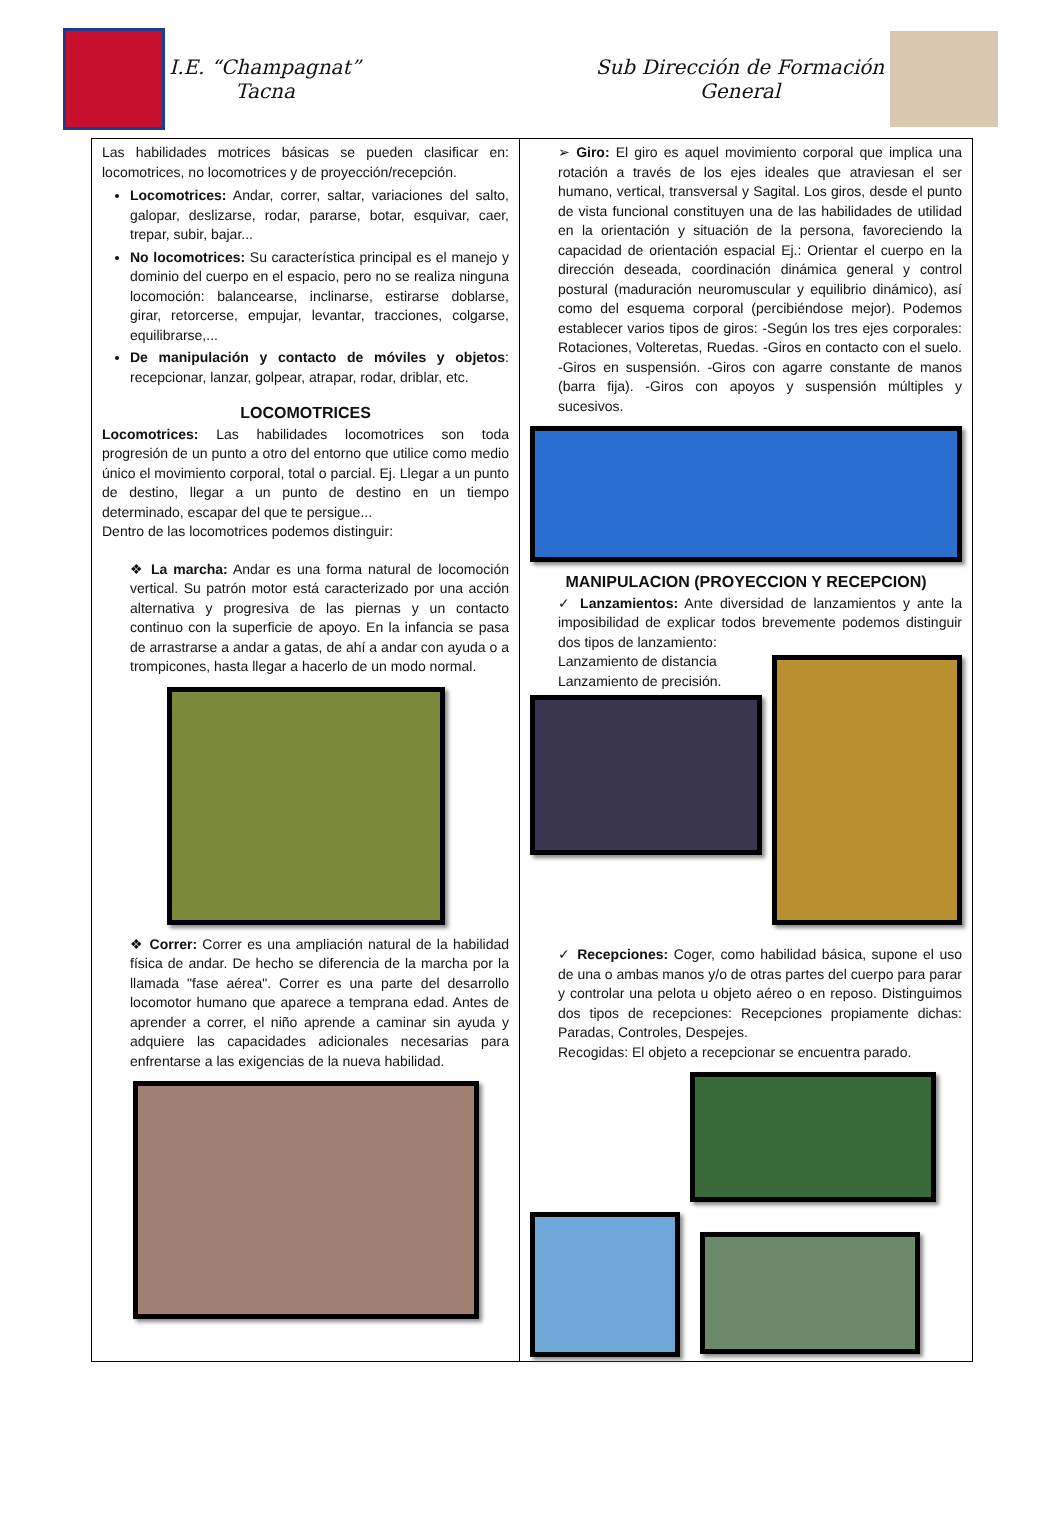I.E. “Champagnat”
Tacna
Sub Dirección de Formación General
| Las habilidades motrices básicas se pueden clasificar en: locomotrices, no locomotrices y de proyección/recepción. Locomotrices: Andar, correr, saltar, variaciones del salto, galopar, deslizarse, rodar, pararse, botar, esquivar, caer, trepar, subir, bajar... No locomotrices: Su característica principal es el manejo y dominio del cuerpo en el espacio, pero no se realiza ninguna locomoción: balancearse, inclinarse, estirarse doblarse, girar, retorcerse, empujar, levantar, tracciones, colgarse, equilibrarse,... De manipulación y contacto de móviles y objetos : recepcionar, lanzar, golpear, atrapar, rodar, driblar, etc. LOCOMOTRICES Locomotrices: Las habilidades locomotrices son toda progresión de un punto a otro del entorno que utilice como medio único el movimiento corporal, total o parcial. Ej. Llegar a un punto de destino, llegar a un punto de destino en un tiempo determinado, escapar del que te persigue... Dentro de las locomotrices podemos distinguir: ❖ La marcha: Andar es una forma natural de locomoción vertical. Su patrón motor está caracterizado por una acción alternativa y progresiva de las piernas y un contacto continuo con la superficie de apoyo. En la infancia se pasa de arrastrarse a andar a gatas, de ahí a andar con ayuda o a trompicones, hasta llegar a hacerlo de un modo normal. ❖ Correr: Correr es una ampliación natural de la habilidad física de andar. De hecho se diferencia de la marcha por la llamada "fase aérea". Correr es una parte del desarrollo locomotor humano que aparece a temprana edad. Antes de aprender a correr, el niño aprende a caminar sin ayuda y adquiere las capacidades adicionales necesarias para enfrentarse a las exigencias de la nueva habilidad. | ➢ Giro: El giro es aquel movimiento corporal que implica una rotación a través de los ejes ideales que atraviesan el ser humano, vertical, transversal y Sagital. Los giros, desde el punto de vista funcional constituyen una de las habilidades de utilidad en la orientación y situación de la persona, favoreciendo la capacidad de orientación espacial Ej.: Orientar el cuerpo en la dirección deseada, coordinación dinámica general y control postural (maduración neuromuscular y equilibrio dinámico), así como del esquema corporal (percibiéndose mejor). Podemos establecer varios tipos de giros: -Según los tres ejes corporales: Rotaciones, Volteretas, Ruedas. -Giros en contacto con el suelo. -Giros en suspensión. -Giros con agarre constante de manos (barra fija). -Giros con apoyos y suspensión múltiples y sucesivos. MANIPULACION (PROYECCION Y RECEPCION) ✓ Lanzamientos: Ante diversidad de lanzamientos y ante la imposibilidad de explicar todos brevemente podemos distinguir dos tipos de lanzamiento: Lanzamiento de distancia Lanzamiento de precisión. ✓ Recepciones: Coger, como habilidad básica, supone el uso de una o ambas manos y/o de otras partes del cuerpo para parar y controlar una pelota u objeto aéreo o en reposo. Distinguimos dos tipos de recepciones: Recepciones propiamente dichas: Paradas, Controles, Despejes. Recogidas: El objeto a recepcionar se encuentra parado. |